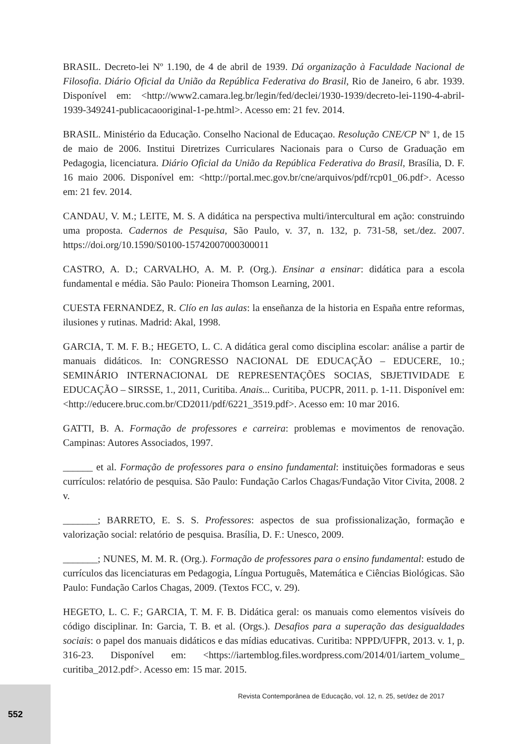BRASIL. Decreto-lei Nº 1.190, de 4 de abril de 1939. Dá organização à Faculdade Nacional de Filosofia. Diário Oficial da União da República Federativa do Brasil, Rio de Janeiro, 6 abr. 1939. Disponível em: <http://www2.camara.leg.br/legin/fed/declei/1930-1939/decreto-lei-1190-4-abril-1939-349241-publicacaooriginal-1-pe.html>. Acesso em: 21 fev. 2014.
BRASIL. Ministério da Educação. Conselho Nacional de Educaçao. Resolução CNE/CP Nº 1, de 15 de maio de 2006. Institui Diretrizes Curriculares Nacionais para o Curso de Graduação em Pedagogia, licenciatura. Diário Oficial da União da República Federativa do Brasil, Brasília, D. F. 16 maio 2006. Disponível em: <http://portal.mec.gov.br/cne/arquivos/pdf/rcp01_06.pdf>. Acesso em: 21 fev. 2014.
CANDAU, V. M.; LEITE, M. S. A didática na perspectiva multi/intercultural em ação: construindo uma proposta. Cadernos de Pesquisa, São Paulo, v. 37, n. 132, p. 731-58, set./dez. 2007. https://doi.org/10.1590/S0100-15742007000300011
CASTRO, A. D.; CARVALHO, A. M. P. (Org.). Ensinar a ensinar: didática para a escola fundamental e média. São Paulo: Pioneira Thomson Learning, 2001.
CUESTA FERNANDEZ, R. Clío en las aulas: la enseñanza de la historia en España entre reformas, ilusiones y rutinas. Madrid: Akal, 1998.
GARCIA, T. M. F. B.; HEGETO, L. C. A didática geral como disciplina escolar: análise a partir de manuais didáticos. In: CONGRESSO NACIONAL DE EDUCAÇÃO – EDUCERE, 10.; SEMINÁRIO INTERNACIONAL DE REPRESENTAÇÕES SOCIAS, SBJETIVIDADE E EDUCAÇÃO – SIRSSE, 1., 2011, Curitiba. Anais... Curitiba, PUCPR, 2011. p. 1-11. Disponível em: <http://educere.bruc.com.br/CD2011/pdf/6221_3519.pdf>. Acesso em: 10 mar 2016.
GATTI, B. A. Formação de professores e carreira: problemas e movimentos de renovação. Campinas: Autores Associados, 1997.
______ et al. Formação de professores para o ensino fundamental: instituições formadoras e seus currículos: relatório de pesquisa. São Paulo: Fundação Carlos Chagas/Fundação Vitor Civita, 2008. 2 v.
_______; BARRETO, E. S. S. Professores: aspectos de sua profissionalização, formação e valorização social: relatório de pesquisa. Brasília, D. F.: Unesco, 2009.
_______; NUNES, M. M. R. (Org.). Formação de professores para o ensino fundamental: estudo de currículos das licenciaturas em Pedagogia, Língua Português, Matemática e Ciências Biológicas. São Paulo: Fundação Carlos Chagas, 2009. (Textos FCC, v. 29).
HEGETO, L. C. F.; GARCIA, T. M. F. B. Didática geral: os manuais como elementos visíveis do código disciplinar. In: Garcia, T. B. et al. (Orgs.). Desafios para a superação das desigualdades sociais: o papel dos manuais didáticos e das mídias educativas. Curitiba: NPPD/UFPR, 2013. v. 1, p. 316-23. Disponível em: <https://iartemblog.files.wordpress.com/2014/01/iartem_volume_ curitiba_2012.pdf>. Acesso em: 15 mar. 2015.
Revista Contemporânea de Educação, vol. 12, n. 25, set/dez de 2017
552